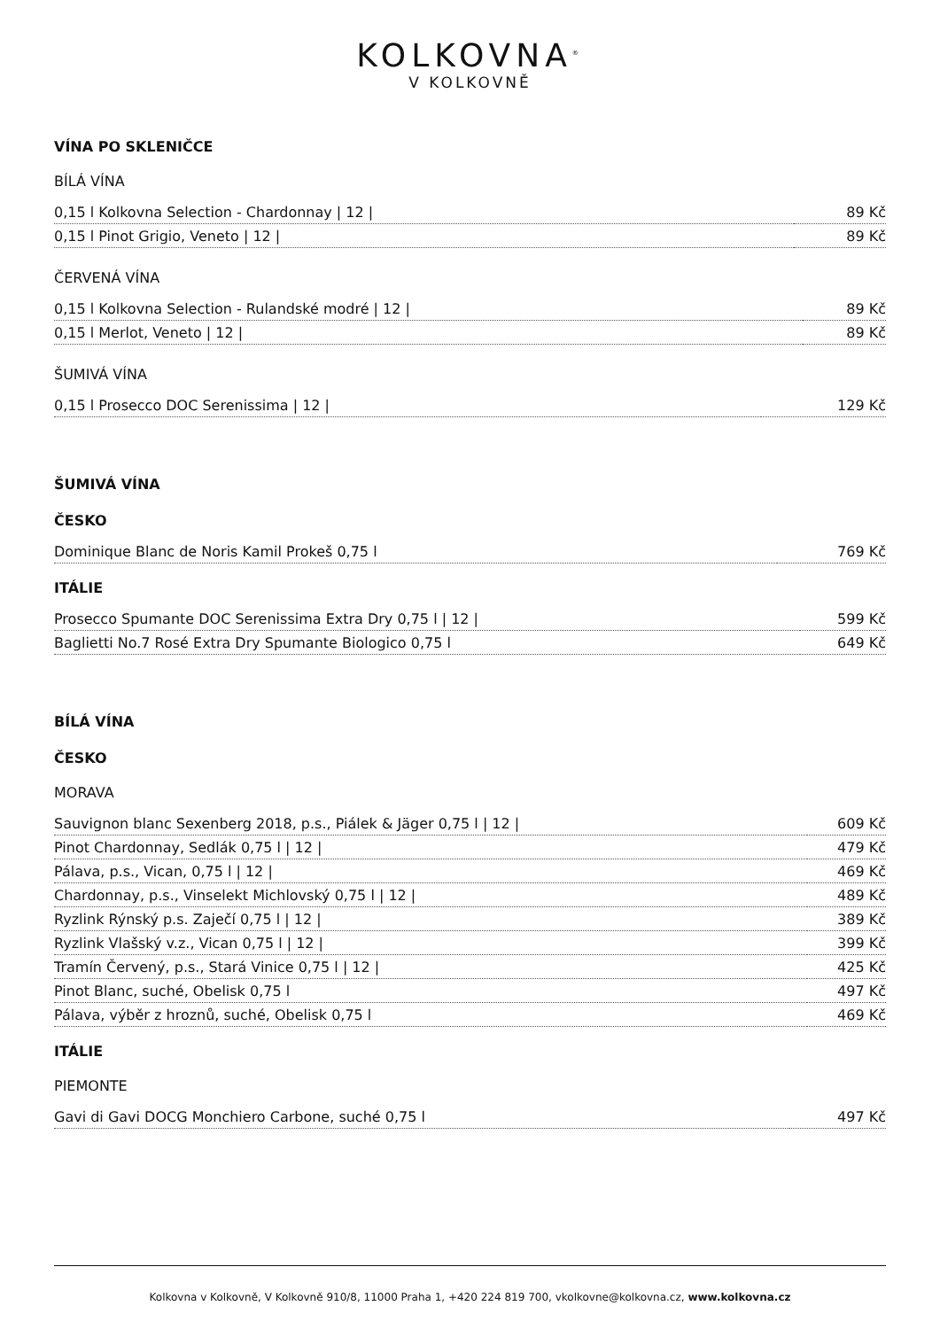KOLKOVNA<sup>®</sup>
V KOLKOVNĚ
VÍNA PO SKLENIČCE
BÍLÁ VÍNA
| 0,15 l Kolkovna Selection - Chardonnay / 12 / | 89 Kč |
| 0,15 l Pinot Grigio, Veneto / 12 / | 89 Kč |
ČERVENÁ VÍNA
| 0,15 l Kolkovna Selection - Rulandské modré / 12 / | 89 Kč |
| 0,15 l Merlot, Veneto / 12 / | 89 Kč |
ŠUMIVÁ VÍNA
| 0,15 l Prosecco DOC Serenissima / 12 / | 129 Kč |
ŠUMIVÁ VÍNA
ČESKO
| Dominique Blanc de Noris Kamil Prokeš 0,75 l | 769 Kč |
ITÁLIE
| Prosecco Spumante DOC Serenissima Extra Dry 0,75 l / 12 / | 599 Kč |
| Baglietti No.7 Rosé Extra Dry Spumante Biologico 0,75 l | 649 Kč |
BÍLÁ VÍNA
ČESKO
MORAVA
| Sauvignon blanc Sexenberg 2018, p.s., Piálek & Jäger 0,75 l / 12 / | 609 Kč |
| Pinot Chardonnay, Sedlák 0,75 l / 12 / | 479 Kč |
| Pálava, p.s., Vican, 0,75 l / 12 / | 469 Kč |
| Chardonnay, p.s., Vinselekt Michlovský 0,75 l / 12 / | 489 Kč |
| Ryzlink Rýnský p.s. Zaječí 0,75 l / 12 / | 389 Kč |
| Ryzlink Vlašský v.z., Vican 0,75 l / 12 / | 399 Kč |
| Tramín Červený, p.s., Stará Vinice 0,75 l / 12 / | 425 Kč |
| Pinot Blanc, suché, Obelisk 0,75 l | 497 Kč |
| Pálava, výběr z hroznů, suché, Obelisk 0,75 l | 469 Kč |
ITÁLIE
PIEMONTE
| Gavi di Gavi DOCG Monchiero Carbone, suché 0,75 l | 497 Kč |
Kolkovna v Kolkovně, V Kolkovně 910/8, 11000 Praha 1, +420 224 819 700, vkolkovne@kolkovna.cz, www.kolkovna.cz